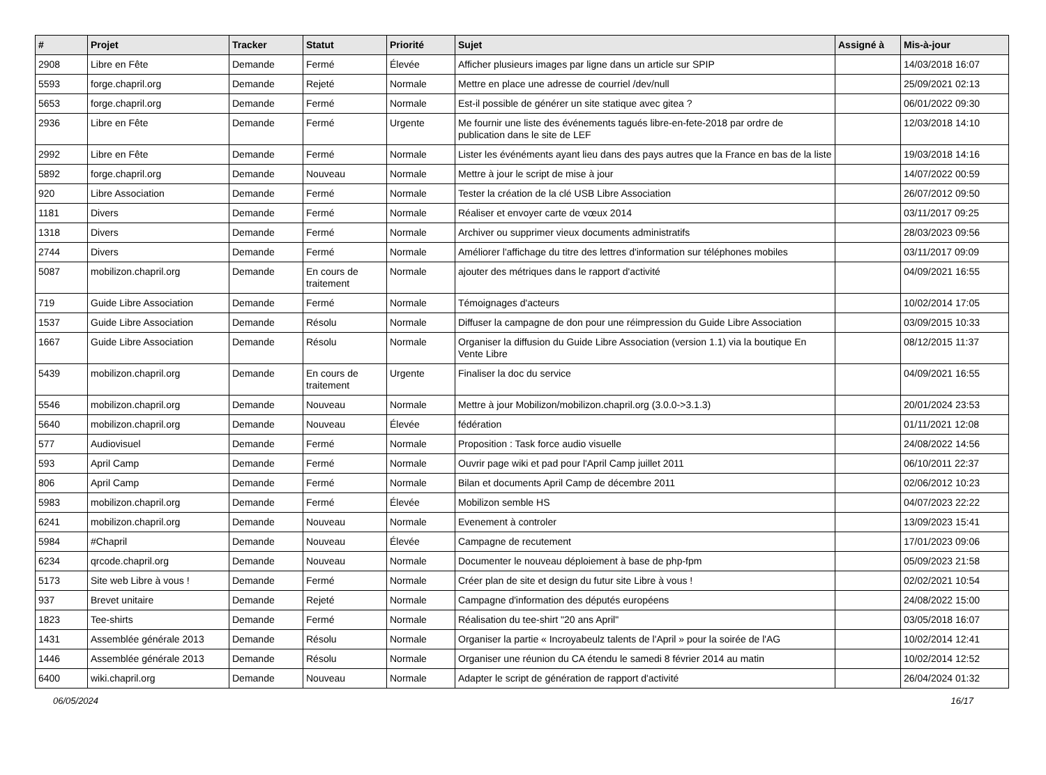| # | Projet | Tracker | Statut | Priorité | Sujet | Assigné à | Mis-à-jour |
| --- | --- | --- | --- | --- | --- | --- | --- |
| 2908 | Libre en Fête | Demande | Fermé | Élevée | Afficher plusieurs images par ligne dans un article sur SPIP | | 14/03/2018 16:07 |
| 5593 | forge.chapril.org | Demande | Rejeté | Normale | Mettre en place une adresse de courriel /dev/null | | 25/09/2021 02:13 |
| 5653 | forge.chapril.org | Demande | Fermé | Normale | Est-il possible de générer un site statique avec gitea ? | | 06/01/2022 09:30 |
| 2936 | Libre en Fête | Demande | Fermé | Urgente | Me fournir une liste des événements tagués libre-en-fete-2018 par ordre de publication dans le site de LEF | | 12/03/2018 14:10 |
| 2992 | Libre en Fête | Demande | Fermé | Normale | Lister les événéments ayant lieu dans des pays autres que la France en bas de la liste | | 19/03/2018 14:16 |
| 5892 | forge.chapril.org | Demande | Nouveau | Normale | Mettre à jour le script de mise à jour | | 14/07/2022 00:59 |
| 920 | Libre Association | Demande | Fermé | Normale | Tester la création de la clé USB Libre Association | | 26/07/2012 09:50 |
| 1181 | Divers | Demande | Fermé | Normale | Réaliser et envoyer carte de vœux 2014 | | 03/11/2017 09:25 |
| 1318 | Divers | Demande | Fermé | Normale | Archiver ou supprimer vieux documents administratifs | | 28/03/2023 09:56 |
| 2744 | Divers | Demande | Fermé | Normale | Améliorer l'affichage du titre des lettres d'information sur téléphones mobiles | | 03/11/2017 09:09 |
| 5087 | mobilizon.chapril.org | Demande | En cours de traitement | Normale | ajouter des métriques dans le rapport d'activité | | 04/09/2021 16:55 |
| 719 | Guide Libre Association | Demande | Fermé | Normale | Témoignages d'acteurs | | 10/02/2014 17:05 |
| 1537 | Guide Libre Association | Demande | Résolu | Normale | Diffuser la campagne de don pour une réimpression du Guide Libre Association | | 03/09/2015 10:33 |
| 1667 | Guide Libre Association | Demande | Résolu | Normale | Organiser la diffusion du Guide Libre Association (version 1.1) via la boutique En Vente Libre | | 08/12/2015 11:37 |
| 5439 | mobilizon.chapril.org | Demande | En cours de traitement | Urgente | Finaliser la doc du service | | 04/09/2021 16:55 |
| 5546 | mobilizon.chapril.org | Demande | Nouveau | Normale | Mettre à jour Mobilizon/mobilizon.chapril.org (3.0.0->3.1.3) | | 20/01/2024 23:53 |
| 5640 | mobilizon.chapril.org | Demande | Nouveau | Élevée | fédération | | 01/11/2021 12:08 |
| 577 | Audiovisuel | Demande | Fermé | Normale | Proposition : Task force audio visuelle | | 24/08/2022 14:56 |
| 593 | April Camp | Demande | Fermé | Normale | Ouvrir page wiki et pad pour l'April Camp juillet 2011 | | 06/10/2011 22:37 |
| 806 | April Camp | Demande | Fermé | Normale | Bilan et documents April Camp de décembre 2011 | | 02/06/2012 10:23 |
| 5983 | mobilizon.chapril.org | Demande | Fermé | Élevée | Mobilizon semble HS | | 04/07/2023 22:22 |
| 6241 | mobilizon.chapril.org | Demande | Nouveau | Normale | Evenement à controler | | 13/09/2023 15:41 |
| 5984 | #Chapril | Demande | Nouveau | Élevée | Campagne de recutement | | 17/01/2023 09:06 |
| 6234 | qrcode.chapril.org | Demande | Nouveau | Normale | Documenter le nouveau déploiement à base de php-fpm | | 05/09/2023 21:58 |
| 5173 | Site web Libre à vous ! | Demande | Fermé | Normale | Créer plan de site et design du futur site Libre à vous ! | | 02/02/2021 10:54 |
| 937 | Brevet unitaire | Demande | Rejeté | Normale | Campagne d'information des députés européens | | 24/08/2022 15:00 |
| 1823 | Tee-shirts | Demande | Fermé | Normale | Réalisation du tee-shirt "20 ans April" | | 03/05/2018 16:07 |
| 1431 | Assemblée générale 2013 | Demande | Résolu | Normale | Organiser la partie « Incroyabeulz talents de l'April » pour la soirée de l'AG | | 10/02/2014 12:41 |
| 1446 | Assemblée générale 2013 | Demande | Résolu | Normale | Organiser une réunion du CA étendu le samedi 8 février 2014 au matin | | 10/02/2014 12:52 |
| 6400 | wiki.chapril.org | Demande | Nouveau | Normale | Adapter le script de génération de rapport d'activité | | 26/04/2024 01:32 |
06/05/2024 16/17